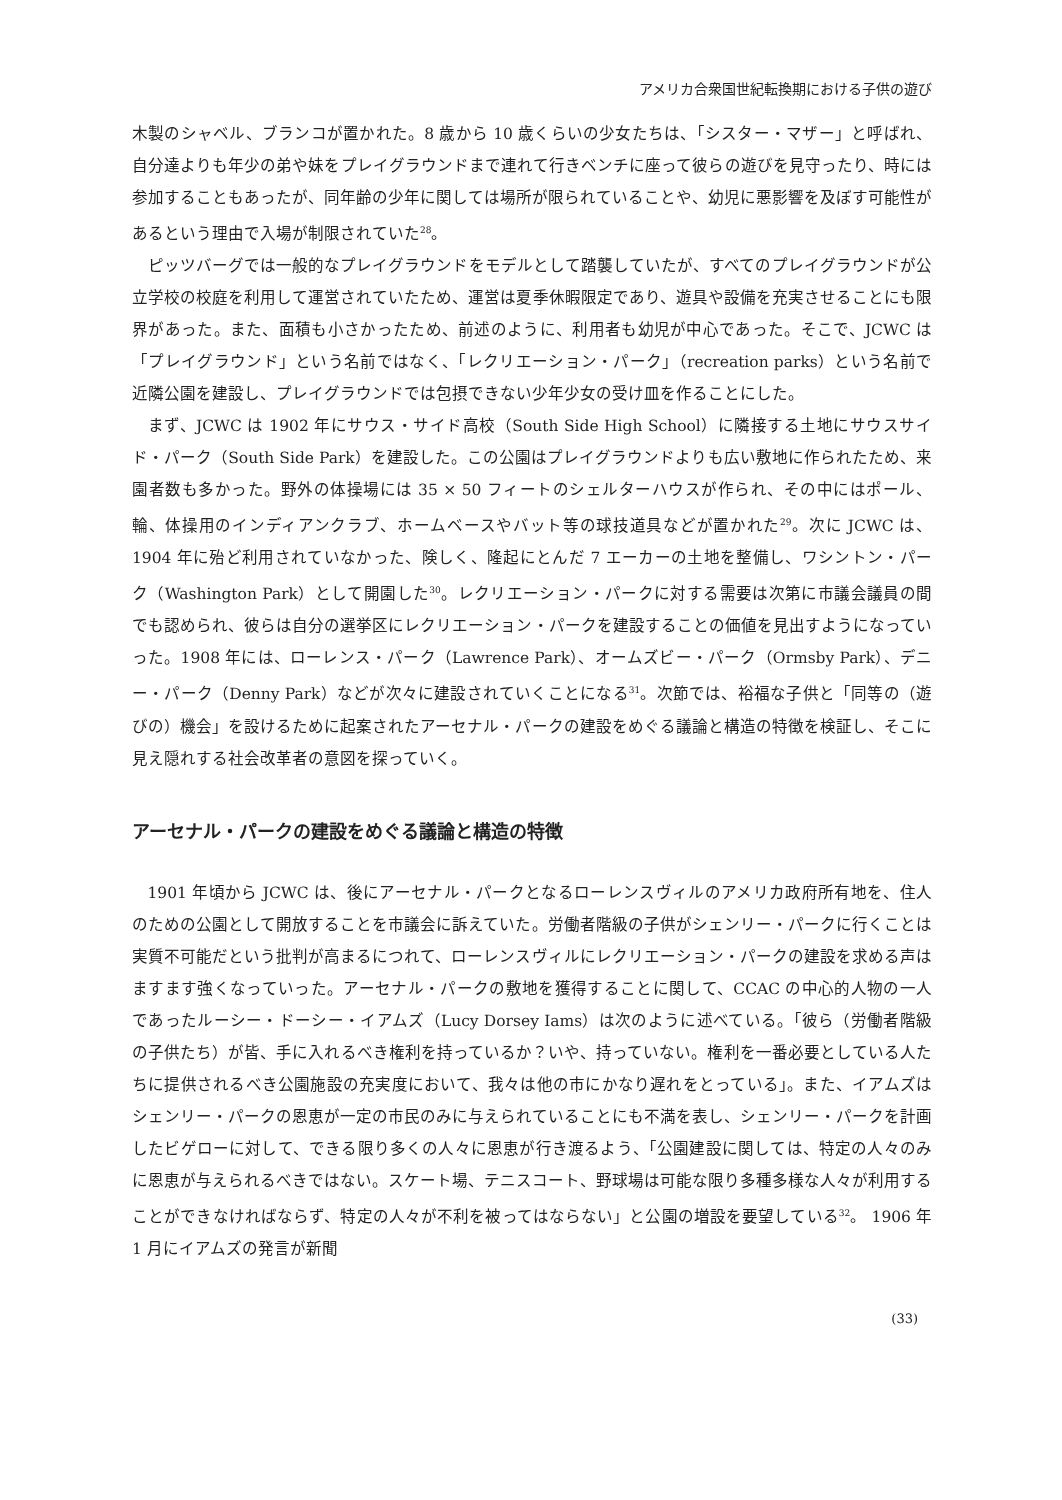アメリカ合衆国世紀転換期における子供の遊び
木製のシャベル、ブランコが置かれた。8 歳から 10 歳くらいの少女たちは、「シスター・マザー」と呼ばれ、自分達よりも年少の弟や妹をプレイグラウンドまで連れて行きベンチに座って彼らの遊びを見守ったり、時には参加することもあったが、同年齢の少年に関しては場所が限られていることや、幼児に悪影響を及ぼす可能性があるという理由で入場が制限されていた<sup>28</sup>。
ピッツバーグでは一般的なプレイグラウンドをモデルとして踏襲していたが、すべてのプレイグラウンドが公立学校の校庭を利用して運営されていたため、運営は夏季休暇限定であり、遊具や設備を充実させることにも限界があった。また、面積も小さかったため、前述のように、利用者も幼児が中心であった。そこで、JCWC は「プレイグラウンド」という名前ではなく、「レクリエーション・パーク」（recreation parks）という名前で近隣公園を建設し、プレイグラウンドでは包摂できない少年少女の受け皿を作ることにした。
まず、JCWC は 1902 年にサウス・サイド高校（South Side High School）に隣接する土地にサウスサイド・パーク（South Side Park）を建設した。この公園はプレイグラウンドよりも広い敷地に作られたため、来園者数も多かった。野外の体操場には 35 × 50 フィートのシェルターハウスが作られ、その中にはポール、輪、体操用のインディアンクラブ、ホームベースやバット等の球技道具などが置かれた<sup>29</sup>。次に JCWC は、1904 年に殆ど利用されていなかった、険しく、隆起にとんだ 7 エーカーの土地を整備し、ワシントン・パーク（Washington Park）として開園した<sup>30</sup>。レクリエーション・パークに対する需要は次第に市議会議員の間でも認められ、彼らは自分の選挙区にレクリエーション・パークを建設することの価値を見出すようになっていった。1908 年には、ローレンス・パーク（Lawrence Park）、オームズビー・パーク（Ormsby Park）、デニー・パーク（Denny Park）などが次々に建設されていくことになる<sup>31</sup>。次節では、裕福な子供と「同等の（遊びの）機会」を設けるために起案されたアーセナル・パークの建設をめぐる議論と構造の特徴を検証し、そこに見え隠れする社会改革者の意図を探っていく。
アーセナル・パークの建設をめぐる議論と構造の特徴
1901 年頃から JCWC は、後にアーセナル・パークとなるローレンスヴィルのアメリカ政府所有地を、住人のための公園として開放することを市議会に訴えていた。労働者階級の子供がシェンリー・パークに行くことは実質不可能だという批判が高まるにつれて、ローレンスヴィルにレクリエーション・パークの建設を求める声はますます強くなっていった。アーセナル・パークの敷地を獲得することに関して、CCAC の中心的人物の一人であったルーシー・ドーシー・イアムズ（Lucy Dorsey Iams）は次のように述べている。「彼ら（労働者階級の子供たち）が皆、手に入れるべき権利を持っているか？いや、持っていない。権利を一番必要としている人たちに提供されるべき公園施設の充実度において、我々は他の市にかなり遅れをとっている」。また、イアムズはシェンリー・パークの恩恵が一定の市民のみに与えられていることにも不満を表し、シェンリー・パークを計画したビゲローに対して、できる限り多くの人々に恩恵が行き渡るよう、「公園建設に関しては、特定の人々のみに恩恵が与えられるべきではない。スケート場、テニスコート、野球場は可能な限り多種多様な人々が利用することができなければならず、特定の人々が不利を被ってはならない」と公園の増設を要望している<sup>32</sup>。 1906 年 1 月にイアムズの発言が新聞
(33)